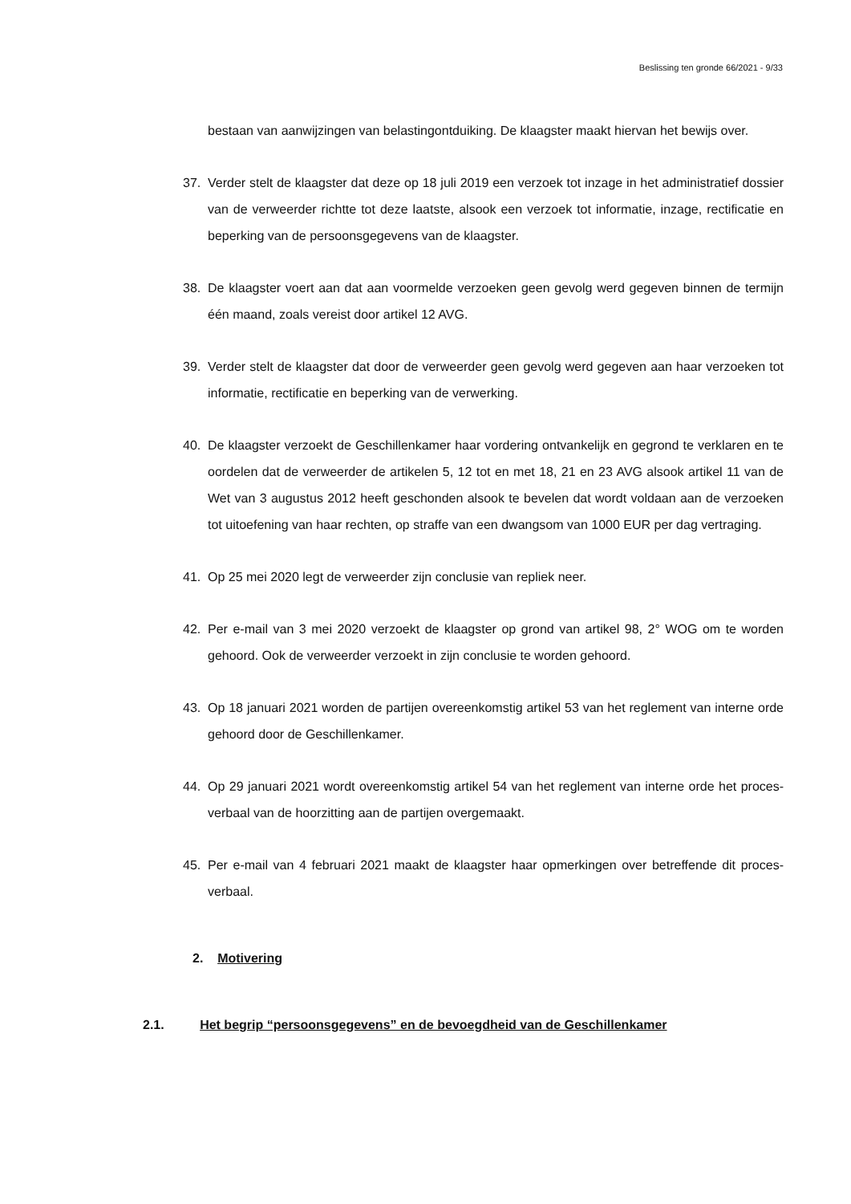Beslissing ten gronde 66/2021 - 9/33
bestaan van aanwijzingen van belastingontduiking. De klaagster maakt hiervan het bewijs over.
37. Verder stelt de klaagster dat deze op 18 juli 2019 een verzoek tot inzage in het administratief dossier van de verweerder richtte tot deze laatste, alsook een verzoek tot informatie, inzage, rectificatie en beperking van de persoonsgegevens van de klaagster.
38. De klaagster voert aan dat aan voormelde verzoeken geen gevolg werd gegeven binnen de termijn één maand, zoals vereist door artikel 12 AVG.
39. Verder stelt de klaagster dat door de verweerder geen gevolg werd gegeven aan haar verzoeken tot informatie, rectificatie en beperking van de verwerking.
40. De klaagster verzoekt de Geschillenkamer haar vordering ontvankelijk en gegrond te verklaren en te oordelen dat de verweerder de artikelen 5, 12 tot en met 18, 21 en 23 AVG alsook artikel 11 van de Wet van 3 augustus 2012 heeft geschonden alsook te bevelen dat wordt voldaan aan de verzoeken tot uitoefening van haar rechten, op straffe van een dwangsom van 1000 EUR per dag vertraging.
41. Op 25 mei 2020 legt de verweerder zijn conclusie van repliek neer.
42. Per e-mail van 3 mei 2020 verzoekt de klaagster op grond van artikel 98, 2° WOG om te worden gehoord. Ook de verweerder verzoekt in zijn conclusie te worden gehoord.
43. Op 18 januari 2021 worden de partijen overeenkomstig artikel 53 van het reglement van interne orde gehoord door de Geschillenkamer.
44. Op 29 januari 2021 wordt overeenkomstig artikel 54 van het reglement van interne orde het proces-verbaal van de hoorzitting aan de partijen overgemaakt.
45. Per e-mail van 4 februari 2021 maakt de klaagster haar opmerkingen over betreffende dit proces-verbaal.
2. Motivering
2.1. Het begrip “persoonsgegevens” en de bevoegdheid van de Geschillenkamer